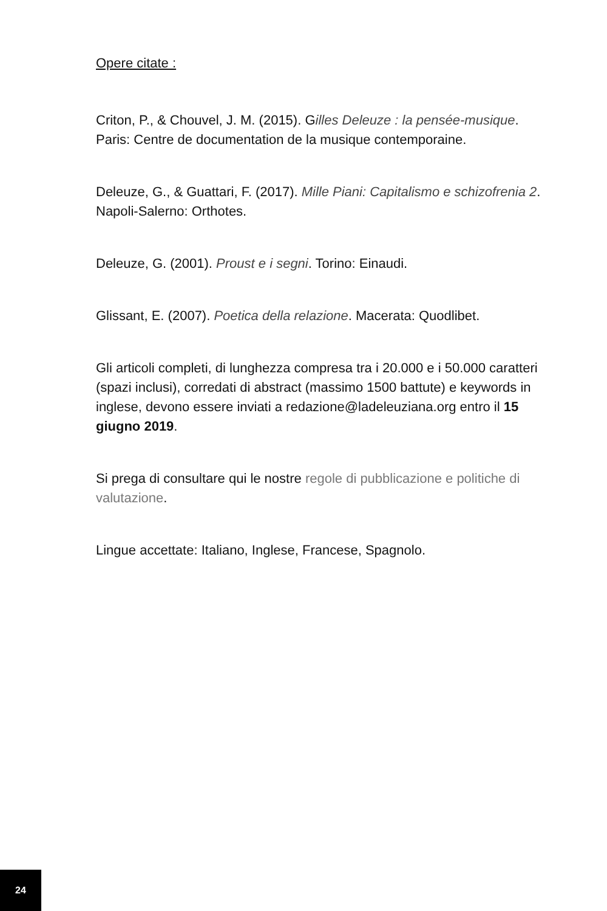Opere citate :
Criton, P., & Chouvel, J. M. (2015). Gilles Deleuze : la pensée-musique. Paris: Centre de documentation de la musique contemporaine.
Deleuze, G., & Guattari, F. (2017). Mille Piani: Capitalismo e schizofrenia 2. Napoli-Salerno: Orthotes.
Deleuze, G. (2001). Proust e i segni. Torino: Einaudi.
Glissant, E. (2007). Poetica della relazione. Macerata: Quodlibet.
Gli articoli completi, di lunghezza compresa tra i 20.000 e i 50.000 caratteri (spazi inclusi), corredati di abstract (massimo 1500 battute) e keywords in inglese, devono essere inviati a redazione@ladeleuziana.org entro il 15 giugno 2019.
Si prega di consultare qui le nostre regole di pubblicazione e politiche di valutazione.
Lingue accettate: Italiano, Inglese, Francese, Spagnolo.
24